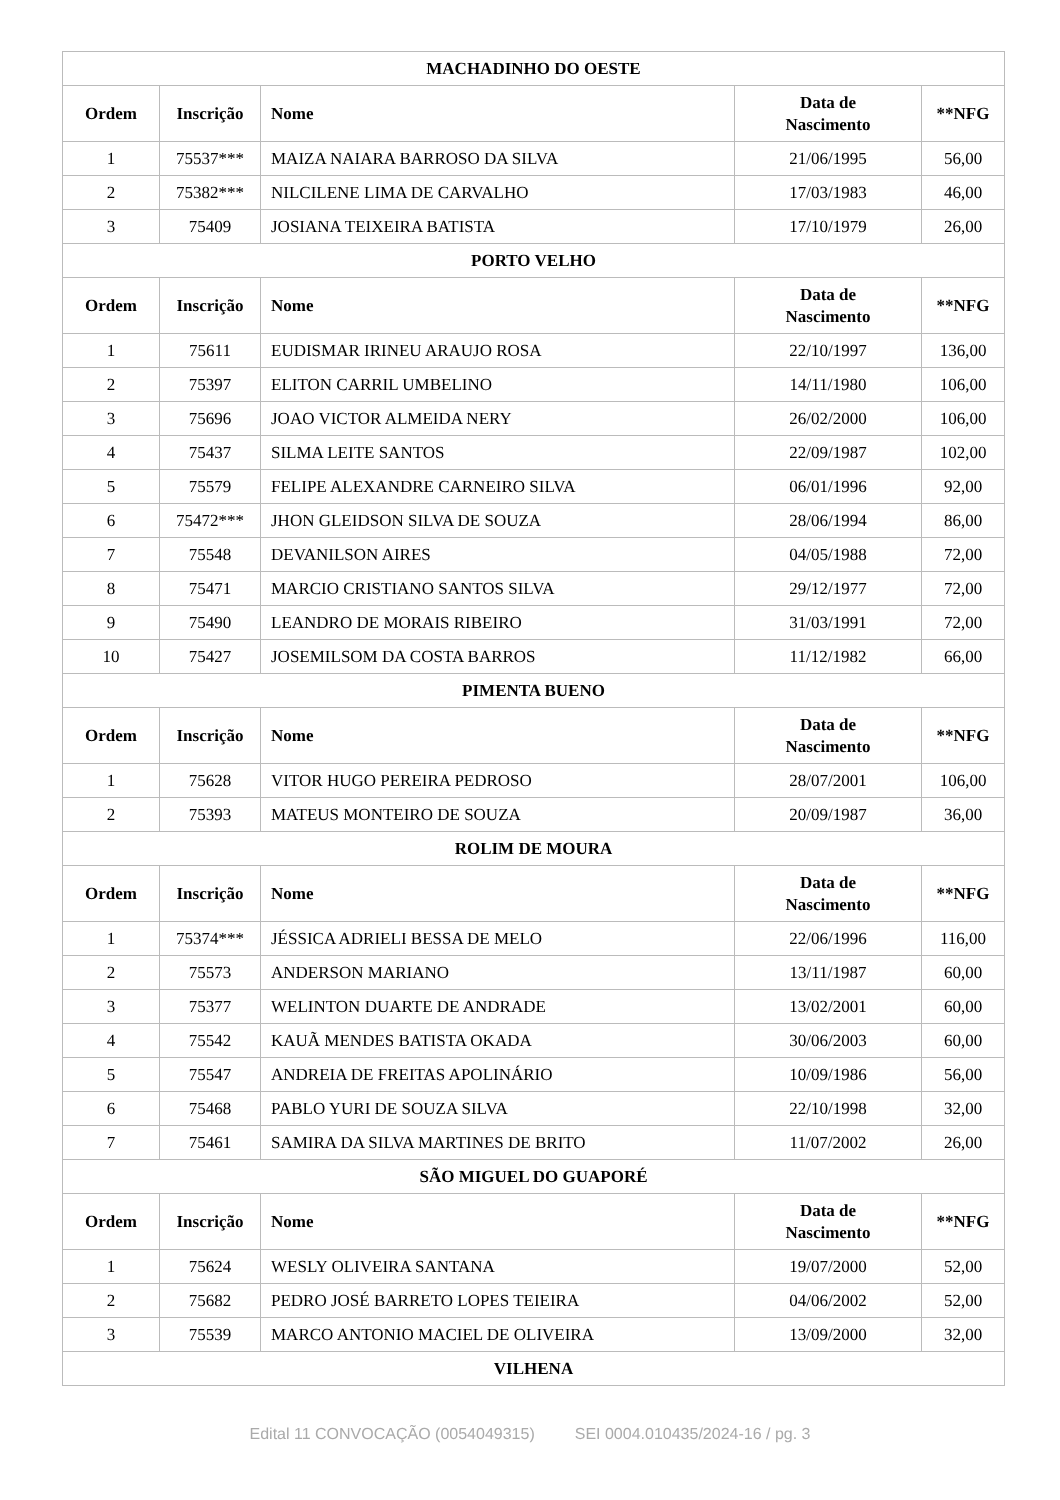| MACHADINHO DO OESTE | | | | |
| --- | --- | --- | --- | --- |
| Ordem | Inscrição | Nome | Data de Nascimento | **NFG |
| 1 | 75537*** | MAIZA NAIARA BARROSO DA SILVA | 21/06/1995 | 56,00 |
| 2 | 75382*** | NILCILENE LIMA DE CARVALHO | 17/03/1983 | 46,00 |
| 3 | 75409 | JOSIANA TEIXEIRA BATISTA | 17/10/1979 | 26,00 |
| PORTO VELHO | | | | |
| Ordem | Inscrição | Nome | Data de Nascimento | **NFG |
| 1 | 75611 | EUDISMAR IRINEU ARAUJO ROSA | 22/10/1997 | 136,00 |
| 2 | 75397 | ELITON CARRIL UMBELINO | 14/11/1980 | 106,00 |
| 3 | 75696 | JOAO VICTOR ALMEIDA NERY | 26/02/2000 | 106,00 |
| 4 | 75437 | SILMA LEITE SANTOS | 22/09/1987 | 102,00 |
| 5 | 75579 | FELIPE ALEXANDRE CARNEIRO SILVA | 06/01/1996 | 92,00 |
| 6 | 75472*** | JHON GLEIDSON SILVA DE SOUZA | 28/06/1994 | 86,00 |
| 7 | 75548 | DEVANILSON AIRES | 04/05/1988 | 72,00 |
| 8 | 75471 | MARCIO CRISTIANO SANTOS SILVA | 29/12/1977 | 72,00 |
| 9 | 75490 | LEANDRO DE MORAIS RIBEIRO | 31/03/1991 | 72,00 |
| 10 | 75427 | JOSEMILSOM DA COSTA BARROS | 11/12/1982 | 66,00 |
| PIMENTA BUENO | | | | |
| Ordem | Inscrição | Nome | Data de Nascimento | **NFG |
| 1 | 75628 | VITOR HUGO PEREIRA PEDROSO | 28/07/2001 | 106,00 |
| 2 | 75393 | MATEUS MONTEIRO DE SOUZA | 20/09/1987 | 36,00 |
| ROLIM DE MOURA | | | | |
| Ordem | Inscrição | Nome | Data de Nascimento | **NFG |
| 1 | 75374*** | JÉSSICA ADRIELI BESSA DE MELO | 22/06/1996 | 116,00 |
| 2 | 75573 | ANDERSON MARIANO | 13/11/1987 | 60,00 |
| 3 | 75377 | WELINTON DUARTE DE ANDRADE | 13/02/2001 | 60,00 |
| 4 | 75542 | KAUÃ MENDES BATISTA OKADA | 30/06/2003 | 60,00 |
| 5 | 75547 | ANDREIA DE FREITAS APOLINÁRIO | 10/09/1986 | 56,00 |
| 6 | 75468 | PABLO YURI DE SOUZA SILVA | 22/10/1998 | 32,00 |
| 7 | 75461 | SAMIRA DA SILVA MARTINES DE BRITO | 11/07/2002 | 26,00 |
| SÃO MIGUEL DO GUAPORÉ | | | | |
| Ordem | Inscrição | Nome | Data de Nascimento | **NFG |
| 1 | 75624 | WESLY OLIVEIRA SANTANA | 19/07/2000 | 52,00 |
| 2 | 75682 | PEDRO JOSÉ BARRETO LOPES TEIEIRA | 04/06/2002 | 52,00 |
| 3 | 75539 | MARCO ANTONIO MACIEL DE OLIVEIRA | 13/09/2000 | 32,00 |
| VILHENA | | | | |
Edital 11 CONVOCAÇÃO (0054049315) SEI 0004.010435/2024-16 / pg. 3